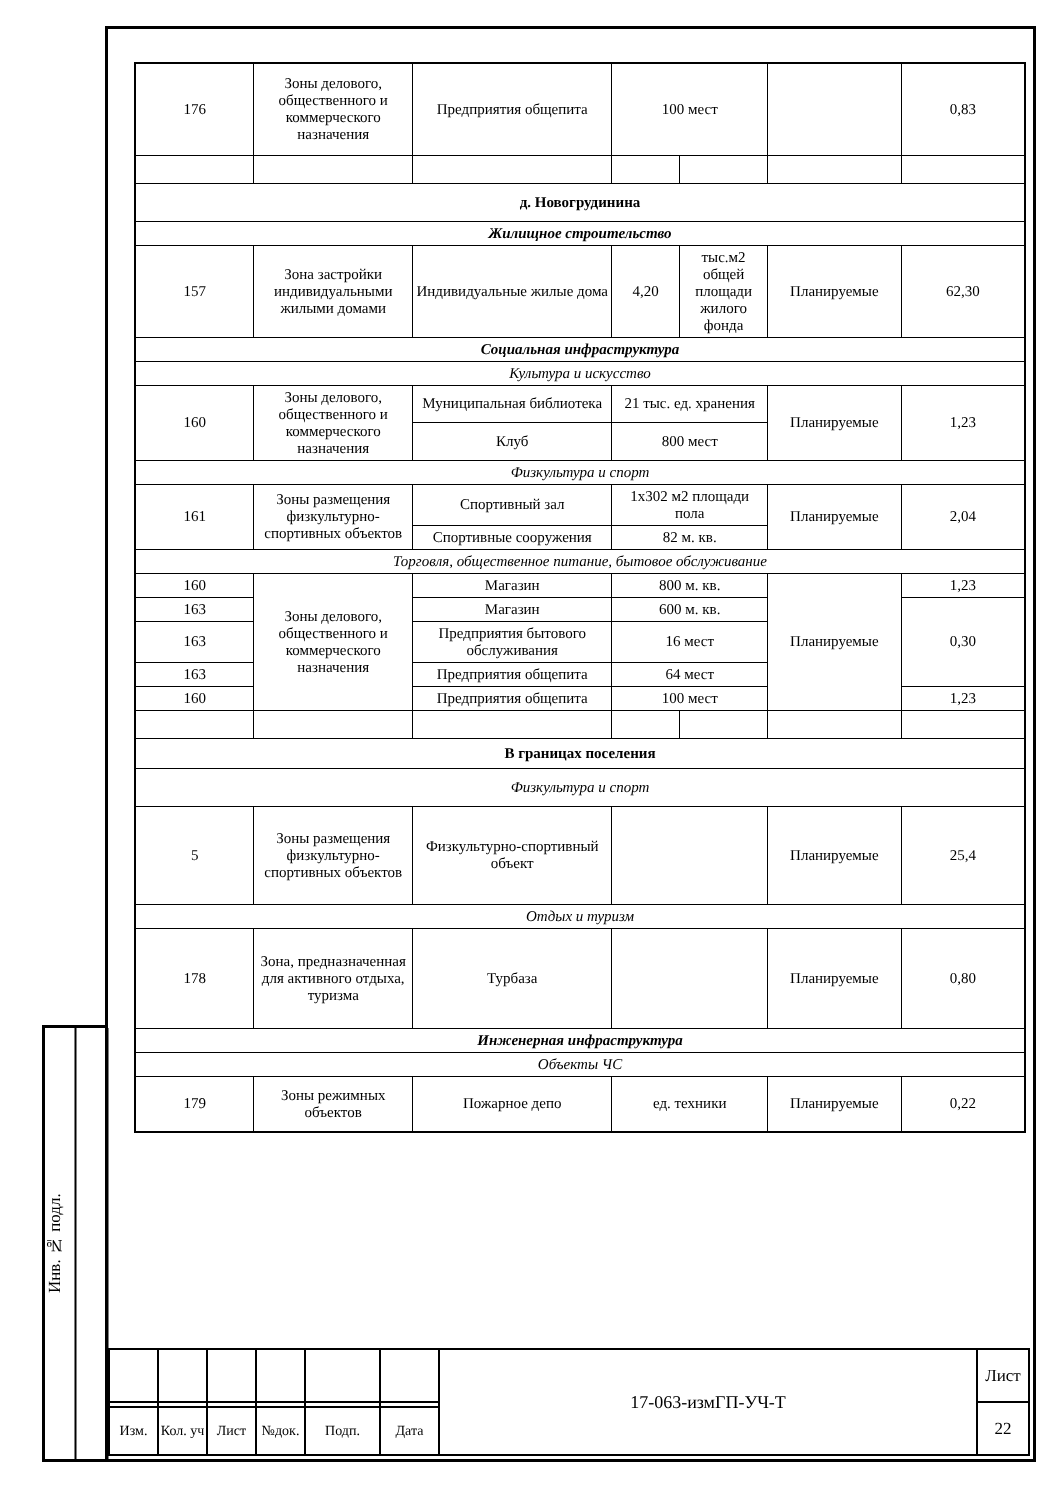Инв. № подл.
| 176 | Зоны делового, общественного и коммерческого назначения | Предприятия общепита | 100 мест | | | 0,83 |
| д. Новогрудинина | | | | | | |
| Жилищное строительство | | | | | | |
| 157 | Зона застройки индивидуальными жилыми домами | Индивидуальные жилые дома | 4,20 | тыс.м2 общей площади жилого фонда | Планируемые | 62,30 |
| Социальная инфраструктура | | | | | | |
| Культура и искусство | | | | | | |
| 160 | Зоны делового, общественного и коммерческого назначения | Муниципальная библиотека | 21 тыс. ед. хранения | | Планируемые | 1,23 |
| | | Клуб | 800 мест | | | |
| Физкультура и спорт | | | | | | |
| 161 | Зоны размещения физкультурно-спортивных объектов | Спортивный зал | 1x302 м2 площади пола | | Планируемые | 2,04 |
| | | Спортивные сооружения | 82 м. кв. | | | |
| Торговля, общественное питание, бытовое обслуживание | | | | | | |
| 160 | Зоны делового, общественного и коммерческого назначения | Магазин | 800 м. кв. | | Планируемые | 1,23 |
| 163 | | Магазин | 600 м. кв. | | | 0,30 |
| 163 | | Предприятия бытового обслуживания | 16 мест | | | |
| 163 | | Предприятия общепита | 64 мест | | | |
| 160 | | Предприятия общепита | 100 мест | | | 1,23 |
| В границах поселения | | | | | | |
| Физкультура и спорт | | | | | | |
| 5 | Зоны размещения физкультурно-спортивных объектов | Физкультурно-спортивный объект | | | Планируемые | 25,4 |
| Отдых и туризм | | | | | | |
| 178 | Зона, предназначенная для активного отдыха, туризма | Турбаза | | | Планируемые | 0,80 |
| Инженерная инфраструктура | | | | | | |
| Объекты ЧС | | | | | | |
| 179 | Зоны режимных объектов | Пожарное депо | ед. техники | | Планируемые | 0,22 |
| | | | | | | 17-063-измГП-УЧ-Т | Лист |
| | | | | | | | 22 |
| Изм. | Кол. уч | Лист | №док. | Подп. | Дата | | |